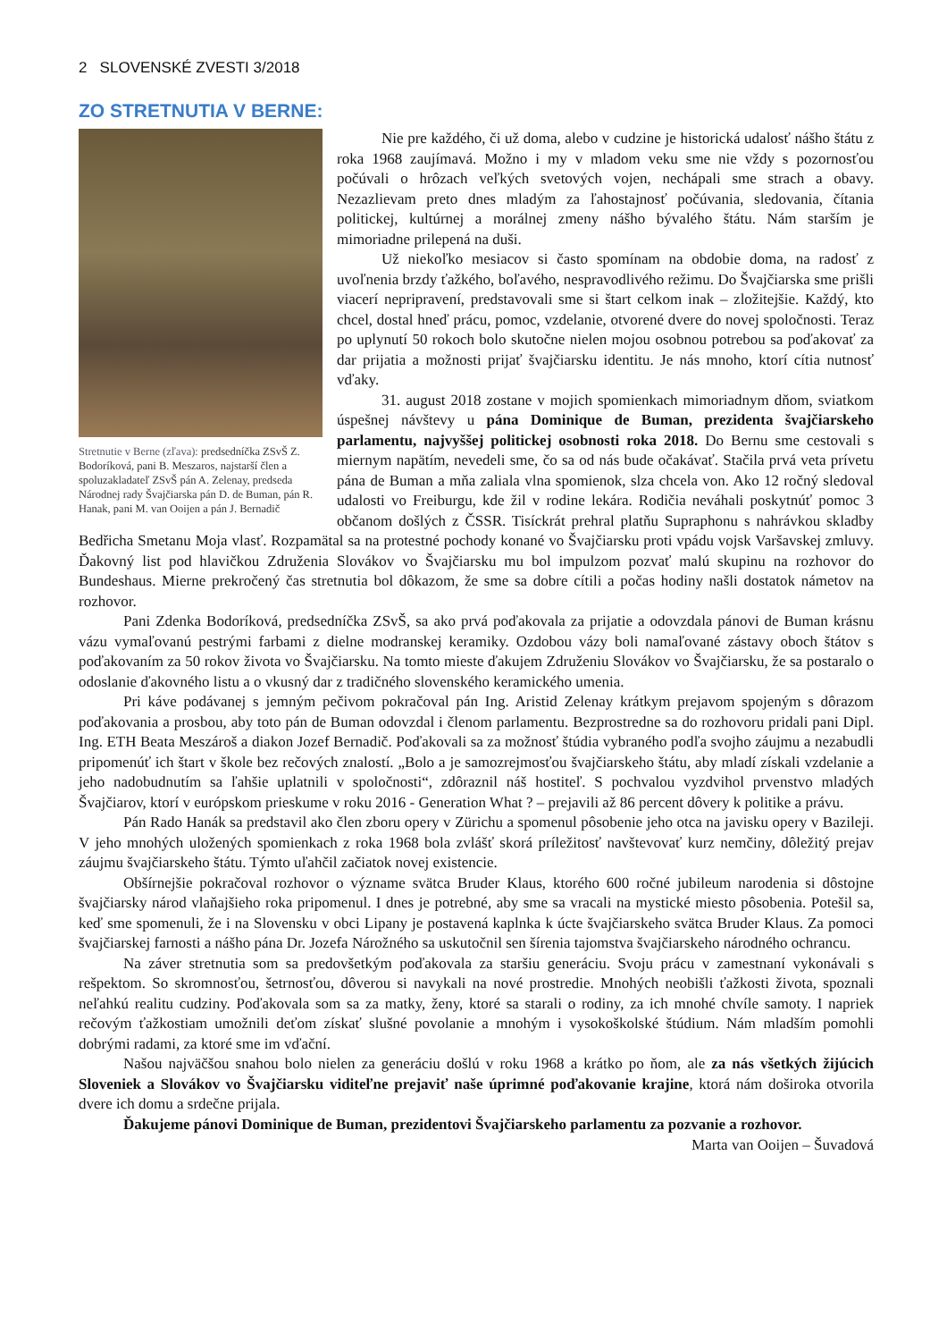2 SLOVENSKÉ ZVESTI 3/2018
ZO STRETNUTIA V BERNE:
Stretnutie v Berne (zľava): predsedníčka ZSvŠ Z. Bodoríková, pani B. Meszaros, najstarší člen a spoluzakladateľ ZSvŠ pán A. Zelenay, predseda Národnej rady Švajčiarska pán D. de Buman, pán R. Hanak, pani M. van Ooijen a pán J. Bernadič
Nie pre každého, či už doma, alebo v cudzine je historická udalosť nášho štátu z roka 1968 zaujímavá. Možno i my v mladom veku sme nie vždy s pozornosťou počúvali o hrôzach veľkých svetových vojen, nechápali sme strach a obavy. Nezazlievam preto dnes mladým za ľahostajnosť počúvania, sledovania, čítania politickej, kultúrnej a morálnej zmeny nášho bývalého štátu. Nám starším je mimoriadne prilepená na duši.
Už niekoľko mesiacov si často spomínam na obdobie doma, na radosť z uvoľnenia brzdy ťažkého, boľavého, nespravodlivého režimu. Do Švajčiarska sme prišli viacerí nepripravení, predstavovali sme si štart celkom inak – zložitejšie. Každý, kto chcel, dostal hneď prácu, pomoc, vzdelanie, otvorené dvere do novej spoločnosti. Teraz po uplynutí 50 rokoch bolo skutočne nielen mojou osobnou potrebou sa poďakovať za dar prijatia a možnosti prijať švajčiarsku identitu. Je nás mnoho, ktorí cítia nutnosť vďaky.
31. august 2018 zostane v mojich spomienkach mimoriadnym dňom, sviatkom úspešnej návštevy u pána Dominique de Buman, prezidenta švajčiarskeho parlamentu, najvyššej politickej osobnosti roka 2018. Do Bernu sme cestovali s miernym napätím, nevedeli sme, čo sa od nás bude očakávať. Stačila prvá veta prívetu pána de Buman a mňa zaliala vlna spomienok, slza chcela von. Ako 12 ročný sledoval udalosti vo Freiburgu, kde žil v rodine lekára. Rodičia neváhali poskytnúť pomoc 3 občanom došlých z ČSSR. Tisíckrát prehral platňu Supraphonu s nahrávkou skladby Bedřicha Smetanu Moja vlasť. Rozpamätal sa na protestné pochody konané vo Švajčiarsku proti vpádu vojsk Varšavskej zmluvy. Ďakovný list pod hlavičkou Združenia Slovákov vo Švajčiarsku mu bol impulzom pozvať malú skupinu na rozhovor do Bundeshaus. Mierne prekročený čas stretnutia bol dôkazom, že sme sa dobre cítili a počas hodiny našli dostatok námetov na rozhovor.
Pani Zdenka Bodoríková, predsedníčka ZSvŠ, sa ako prvá poďakovala za prijatie a odovzdala pánovi de Buman krásnu vázu vymaľovanú pestrými farbami z dielne modranskej keramiky. Ozdobou vázy boli namaľované zástavy oboch štátov s poďakovaním za 50 rokov života vo Švajčiarsku. Na tomto mieste ďakujem Združeniu Slovákov vo Švajčiarsku, že sa postaralo o odoslanie ďakovného listu a o vkusný dar z tradičného slovenského keramického umenia.
Pri káve podávanej s jemným pečivom pokračoval pán Ing. Aristid Zelenay krátkym prejavom spojeným s dôrazom poďakovania a prosbou, aby toto pán de Buman odovzdal i členom parlamentu. Bezprostredne sa do rozhovoru pridali pani Dipl. Ing. ETH Beata Meszároš a diakon Jozef Bernadič. Poďakovali sa za možnosť štúdia vybraného podľa svojho záujmu a nezabudli pripomenúť ich štart v škole bez rečových znalostí. „Bolo a je samozrejmosťou švajčiarskeho štátu, aby mladí získali vzdelanie a jeho nadobudnutím sa ľahšie uplatnili v spoločnosti“, zdôraznil náš hostiteľ. S pochvalou vyzdvihol prvenstvo mladých Švajčiarov, ktorí v európskom prieskume v roku 2016 - Generation What ? – prejavili až 86 percent dôvery k politike a právu.
Pán Rado Hanák sa predstavil ako člen zboru opery v Zürichu a spomenul pôsobenie jeho otca na javisku opery v Bazileji. V jeho mnohých uložených spomienkach z roka 1968 bola zvlášť skorá príležitosť navštevovať kurz nemčiny, dôležitý prejav záujmu švajčiarskeho štátu. Týmto uľahčil začiatok novej existencie.
Obšírnejšie pokračoval rozhovor o význame svätca Bruder Klaus, ktorého 600 ročné jubileum narodenia si dôstojne švajčiarsky národ vlaňajšieho roka pripomenul. I dnes je potrebné, aby sme sa vracali na mystické miesto pôsobenia. Potešil sa, keď sme spomenuli, že i na Slovensku v obci Lipany je postavená kaplnka k úcte švajčiarskeho svätca Bruder Klaus. Za pomoci švajčiarskej farnosti a nášho pána Dr. Jozefa Nárožného sa uskutočnil sen šírenia tajomstva švajčiarskeho národného ochrancu.
Na záver stretnutia som sa predovšetkým poďakovala za staršiu generáciu. Svoju prácu v zamestnaní vykonávali s rešpektom. So skromnosťou, šetrnosťou, dôverou si navykali na nové prostredie. Mnohých neobišli ťažkosti života, spoznali neľahkú realitu cudziny. Poďakovala som sa za matky, ženy, ktoré sa starali o rodiny, za ich mnohé chvíle samoty. I napriek rečovým ťažkostiam umožnili deťom získať slušné povolanie a mnohým i vysokoškolské štúdium. Nám mladším pomohli dobrými radami, za ktoré sme im vďační.
Našou najväčšou snahou bolo nielen za generáciu došlú v roku 1968 a krátko po ňom, ale za nás všetkých žijúcich Sloveniek a Slovákov vo Švajčiarsku viditeľne prejaviť naše úprimné poďakovanie krajine, ktorá nám doširoka otvorila dvere ich domu a srdečne prijala.
Ďakujeme pánovi Dominique de Buman, prezidentovi Švajčiarskeho parlamentu za pozvanie a rozhovor.
Marta van Ooijen – Šuvadová